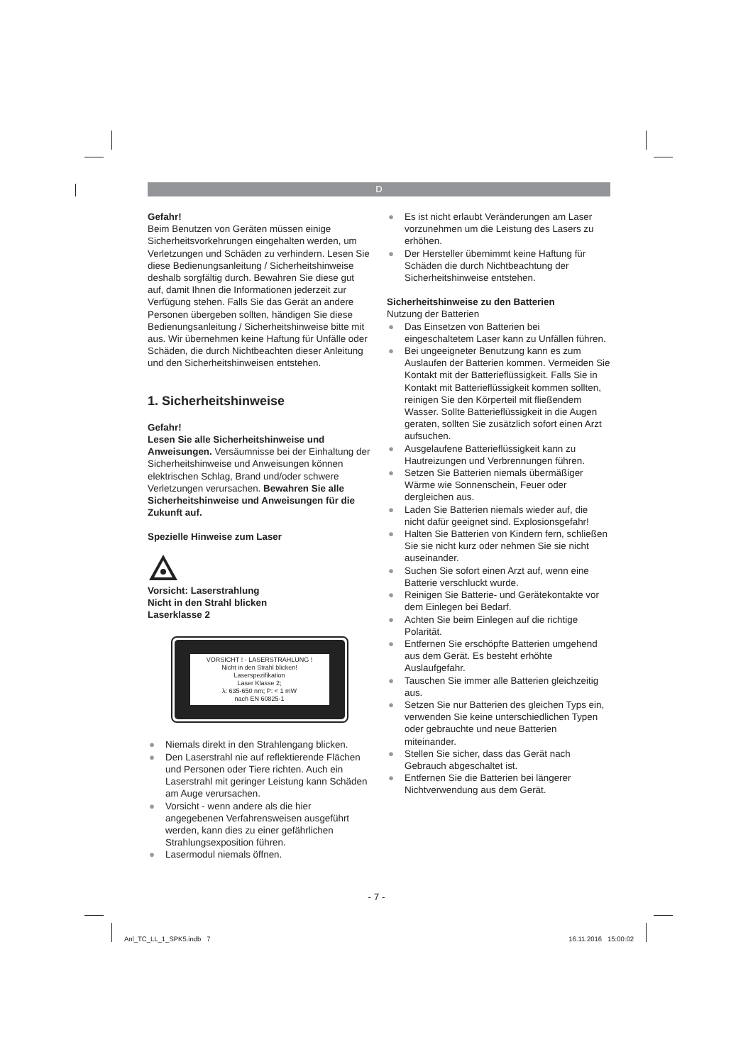D
Gefahr!
Beim Benutzen von Geräten müssen einige Sicherheitsvorkehrungen eingehalten werden, um Verletzungen und Schäden zu verhindern. Lesen Sie diese Bedienungsanleitung / Sicherheitshinweise deshalb sorgfältig durch. Bewahren Sie diese gut auf, damit Ihnen die Informationen jederzeit zur Verfügung stehen. Falls Sie das Gerät an andere Personen übergeben sollten, händigen Sie diese Bedienungsanleitung / Sicherheitshinweise bitte mit aus. Wir übernehmen keine Haftung für Unfälle oder Schäden, die durch Nichtbeachten dieser Anleitung und den Sicherheitshinweisen entstehen.
1. Sicherheitshinweise
Gefahr!
Lesen Sie alle Sicherheitshinweise und Anweisungen. Versäumnisse bei der Einhaltung der Sicherheitshinweise und Anweisungen können elektrischen Schlag, Brand und/oder schwere Verletzungen verursachen. Bewahren Sie alle Sicherheitshinweise und Anweisungen für die Zukunft auf.
Spezielle Hinweise zum Laser
Vorsicht: Laserstrahlung
Nicht in den Strahl blicken
Laserklasse 2
VORSICHT ! - LASERSTRAHLUNG !
Nicht in den Strahl blicken!
Laserspezifikation
Laser Klasse 2;
λ: 635-650 nm; P: < 1 mW
nach EN 60825-1
● Niemals direkt in den Strahlengang blicken.
● Den Laserstrahl nie auf reflektierende Flächen und Personen oder Tiere richten. Auch ein Laserstrahl mit geringer Leistung kann Schäden am Auge verursachen.
● Vorsicht - wenn andere als die hier angegebenen Verfahrensweisen ausgeführt werden, kann dies zu einer gefährlichen Strahlungsexposition führen.
● Lasermodul niemals öffnen.
● Es ist nicht erlaubt Veränderungen am Laser vorzunehmen um die Leistung des Lasers zu erhöhen.
● Der Hersteller übernimmt keine Haftung für Schäden die durch Nichtbeachtung der Sicherheitshinweise entstehen.
Sicherheitshinweise zu den Batterien
Nutzung der Batterien
● Das Einsetzen von Batterien bei eingeschaltetem Laser kann zu Unfällen führen.
● Bei ungeeigneter Benutzung kann es zum Auslaufen der Batterien kommen. Vermeiden Sie Kontakt mit der Batterieflüssigkeit. Falls Sie in Kontakt mit Batterieflüssigkeit kommen sollten, reinigen Sie den Körperteil mit fließendem Wasser. Sollte Batterieflüssigkeit in die Augen geraten, sollten Sie zusätzlich sofort einen Arzt aufsuchen.
● Ausgelaufene Batterieflüssigkeit kann zu Hautreizungen und Verbrennungen führen.
● Setzen Sie Batterien niemals übermäßiger Wärme wie Sonnenschein, Feuer oder dergleichen aus.
● Laden Sie Batterien niemals wieder auf, die nicht dafür geeignet sind. Explosionsgefahr!
● Halten Sie Batterien von Kindern fern, schließen Sie sie nicht kurz oder nehmen Sie sie nicht auseinander.
● Suchen Sie sofort einen Arzt auf, wenn eine Batterie verschluckt wurde.
● Reinigen Sie Batterie- und Gerätekontakte vor dem Einlegen bei Bedarf.
● Achten Sie beim Einlegen auf die richtige Polarität.
● Entfernen Sie erschöpfte Batterien umgehend aus dem Gerät. Es besteht erhöhte Auslaufgefahr.
● Tauschen Sie immer alle Batterien gleichzeitig aus.
● Setzen Sie nur Batterien des gleichen Typs ein, verwenden Sie keine unterschiedlichen Typen oder gebrauchte und neue Batterien miteinander.
● Stellen Sie sicher, dass das Gerät nach Gebrauch abgeschaltet ist.
● Entfernen Sie die Batterien bei längerer Nichtverwendung aus dem Gerät.
- 7 -
Anl_TC_LL_1_SPK5.indb 7 16.11.2016 15:00:02